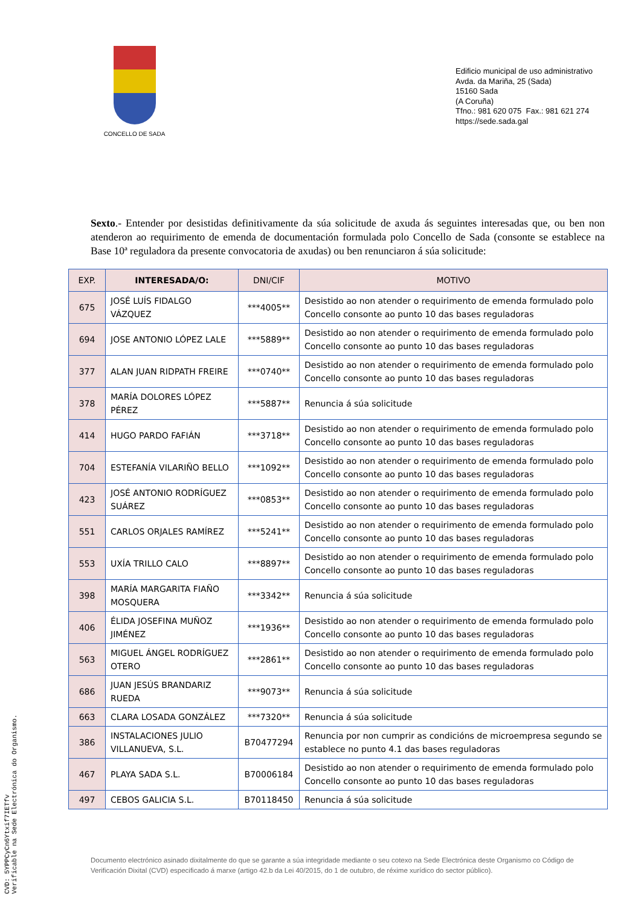CONCELLO DE SADA
Edificio municipal de uso administrativo
Avda. da Mariña, 25 (Sada)
15160 Sada
(A Coruña)
Tfno.: 981 620 075 Fax.: 981 621 274
https://sede.sada.gal
Sexto.- Entender por desistidas definitivamente da súa solicitude de axuda ás seguintes interesadas que, ou ben non atenderon ao requirimento de emenda de documentación formulada polo Concello de Sada (consonte se establece na Base 10ª reguladora da presente convocatoria de axudas) ou ben renunciaron á súa solicitude:
| EXP. | INTERESADA/O: | DNI/CIF | MOTIVO |
| --- | --- | --- | --- |
| 675 | JOSÉ LUÍS FIDALGO VÁZQUEZ | ***4005** | Desistido ao non atender o requirimento de emenda formulado polo Concello consonte ao punto 10 das bases reguladoras |
| 694 | JOSE ANTONIO LÓPEZ LALE | ***5889** | Desistido ao non atender o requirimento de emenda formulado polo Concello consonte ao punto 10 das bases reguladoras |
| 377 | ALAN JUAN RIDPATH FREIRE | ***0740** | Desistido ao non atender o requirimento de emenda formulado polo Concello consonte ao punto 10 das bases reguladoras |
| 378 | MARÍA DOLORES LÓPEZ PÉREZ | ***5887** | Renuncia á súa solicitude |
| 414 | HUGO PARDO FAFIÁN | ***3718** | Desistido ao non atender o requirimento de emenda formulado polo Concello consonte ao punto 10 das bases reguladoras |
| 704 | ESTEFANÍA VILARIÑO BELLO | ***1092** | Desistido ao non atender o requirimento de emenda formulado polo Concello consonte ao punto 10 das bases reguladoras |
| 423 | JOSÉ ANTONIO RODRÍGUEZ SUÁREZ | ***0853** | Desistido ao non atender o requirimento de emenda formulado polo Concello consonte ao punto 10 das bases reguladoras |
| 551 | CARLOS ORJALES RAMÍREZ | ***5241** | Desistido ao non atender o requirimento de emenda formulado polo Concello consonte ao punto 10 das bases reguladoras |
| 553 | UXÍA TRILLO CALO | ***8897** | Desistido ao non atender o requirimento de emenda formulado polo Concello consonte ao punto 10 das bases reguladoras |
| 398 | MARÍA MARGARITA FIAÑO MOSQUERA | ***3342** | Renuncia á súa solicitude |
| 406 | ÉLIDA JOSEFINA MUÑOZ JIMÉNEZ | ***1936** | Desistido ao non atender o requirimento de emenda formulado polo Concello consonte ao punto 10 das bases reguladoras |
| 563 | MIGUEL ÁNGEL RODRÍGUEZ OTERO | ***2861** | Desistido ao non atender o requirimento de emenda formulado polo Concello consonte ao punto 10 das bases reguladoras |
| 686 | JUAN JESÚS BRANDARIZ RUEDA | ***9073** | Renuncia á súa solicitude |
| 663 | CLARA LOSADA GONZÁLEZ | ***7320** | Renuncia á súa solicitude |
| 386 | INSTALACIONES JULIO VILLANUEVA, S.L. | B70477294 | Renuncia por non cumprir as condicións de microempresa segundo se establece no punto 4.1 das bases reguladoras |
| 467 | PLAYA SADA S.L. | B70006184 | Desistido ao non atender o requirimento de emenda formulado polo Concello consonte ao punto 10 das bases reguladoras |
| 497 | CEBOS GALICIA S.L. | B70118450 | Renuncia á súa solicitude |
Documento electrónico asinado dixitalmente do que se garante a súa integridade mediante o seu cotexo na Sede Electrónica deste Organismo co Código de Verificación Dixital (CVD) especificado á marxe (artigo 42.b da Lei 40/2015, do 1 de outubro, de réxime xurídico do sector público).
CVD: 5YPPCyCn6Ytxif7IETfv
Verificable na Sede Electrónica do Organismo.